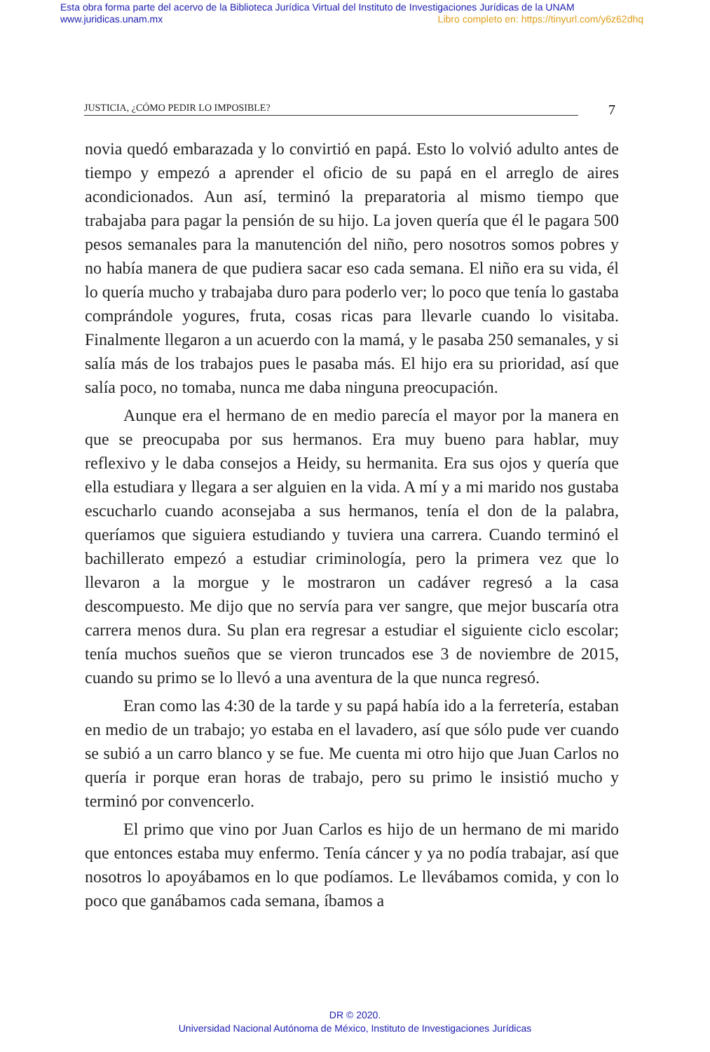Esta obra forma parte del acervo de la Biblioteca Jurídica Virtual del Instituto de Investigaciones Jurídicas de la UNAM
www.juridicas.unam.mx Libro completo en: https://tinyurl.com/y6z62dhq
JUSTICIA, ¿CÓMO PEDIR LO IMPOSIBLE?
7
novia quedó embarazada y lo convirtió en papá. Esto lo volvió adulto antes de tiempo y empezó a aprender el oficio de su papá en el arreglo de aires acondicionados. Aun así, terminó la preparatoria al mismo tiempo que trabajaba para pagar la pensión de su hijo. La joven quería que él le pagara 500 pesos semanales para la manutención del niño, pero nosotros somos pobres y no había manera de que pudiera sacar eso cada semana. El niño era su vida, él lo quería mucho y trabajaba duro para poderlo ver; lo poco que tenía lo gastaba comprándole yogures, fruta, cosas ricas para llevarle cuando lo visitaba. Finalmente llegaron a un acuerdo con la mamá, y le pasaba 250 semanales, y si salía más de los trabajos pues le pasaba más. El hijo era su prioridad, así que salía poco, no tomaba, nunca me daba ninguna preocupación.
Aunque era el hermano de en medio parecía el mayor por la manera en que se preocupaba por sus hermanos. Era muy bueno para hablar, muy reflexivo y le daba consejos a Heidy, su hermanita. Era sus ojos y quería que ella estudiara y llegara a ser alguien en la vida. A mí y a mi marido nos gustaba escucharlo cuando aconsejaba a sus hermanos, tenía el don de la palabra, queríamos que siguiera estudiando y tuviera una carrera. Cuando terminó el bachillerato empezó a estudiar criminología, pero la primera vez que lo llevaron a la morgue y le mostraron un cadáver regresó a la casa descompuesto. Me dijo que no servía para ver sangre, que mejor buscaría otra carrera menos dura. Su plan era regresar a estudiar el siguiente ciclo escolar; tenía muchos sueños que se vieron truncados ese 3 de noviembre de 2015, cuando su primo se lo llevó a una aventura de la que nunca regresó.
Eran como las 4:30 de la tarde y su papá había ido a la ferretería, estaban en medio de un trabajo; yo estaba en el lavadero, así que sólo pude ver cuando se subió a un carro blanco y se fue. Me cuenta mi otro hijo que Juan Carlos no quería ir porque eran horas de trabajo, pero su primo le insistió mucho y terminó por convencerlo.
El primo que vino por Juan Carlos es hijo de un hermano de mi marido que entonces estaba muy enfermo. Tenía cáncer y ya no podía trabajar, así que nosotros lo apoyábamos en lo que podíamos. Le llevábamos comida, y con lo poco que ganábamos cada semana, íbamos a
DR © 2020.
Universidad Nacional Autónoma de México, Instituto de Investigaciones Jurídicas